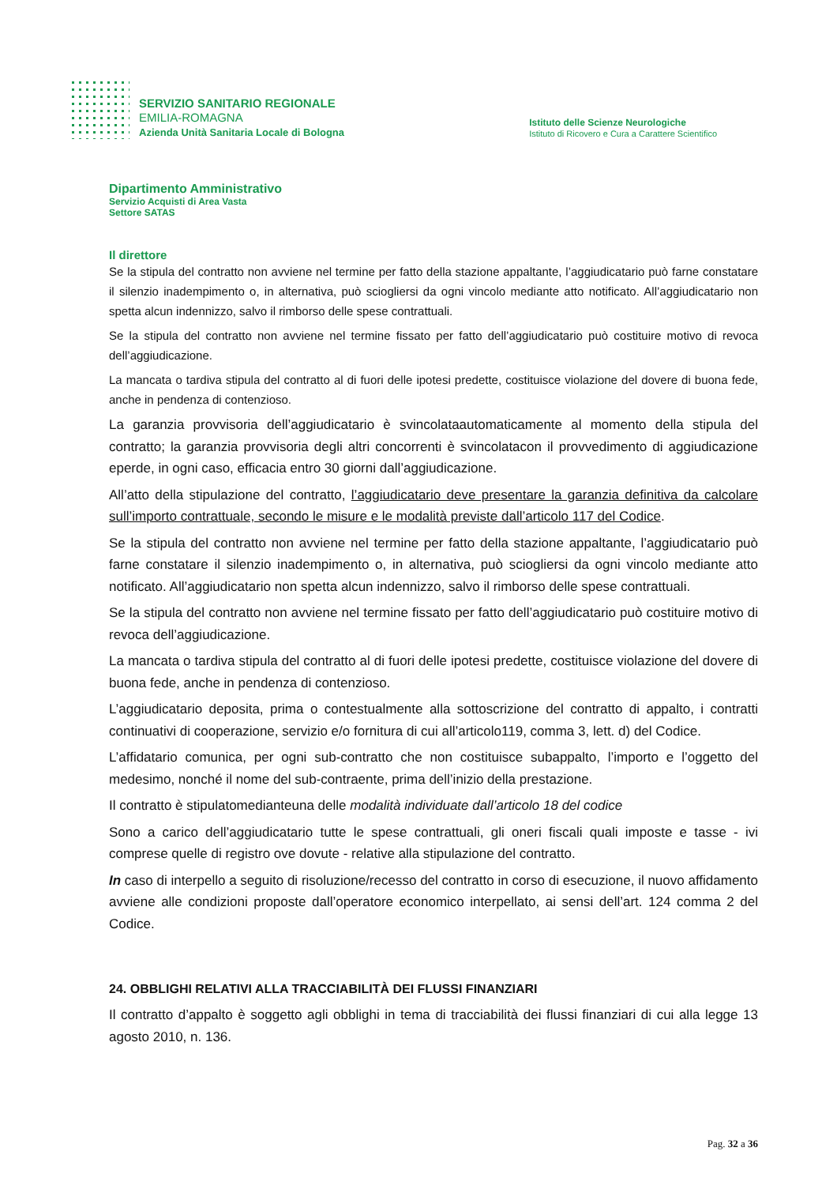SERVIZIO SANITARIO REGIONALE
EMILIA-ROMAGNA
Azienda Unità Sanitaria Locale di Bologna
Istituto delle Scienze Neurologiche
Istituto di Ricovero e Cura a Carattere Scientifico
Dipartimento Amministrativo
Servizio Acquisti di Area Vasta
Settore SATAS
Il direttore
Se la stipula del contratto non avviene nel termine per fatto della stazione appaltante, l’aggiudicatario può farne constatare il silenzio inadempimento o, in alternativa, può sciogliersi da ogni vincolo mediante atto notificato. All’aggiudicatario non spetta alcun indennizzo, salvo il rimborso delle spese contrattuali.
Se la stipula del contratto non avviene nel termine fissato per fatto dell’aggiudicatario può costituire motivo di revoca dell’aggiudicazione.
La mancata o tardiva stipula del contratto al di fuori delle ipotesi predette, costituisce violazione del dovere di buona fede, anche in pendenza di contenzioso.
La garanzia provvisoria dell’aggiudicatario è svincolataautomaticamente al momento della stipula del contratto; la garanzia provvisoria degli altri concorrenti è svincolatacon il provvedimento di aggiudicazione eperde, in ogni caso, efficacia entro 30 giorni dall’aggiudicazione.
All’atto della stipulazione del contratto, l’aggiudicatario deve presentare la garanzia definitiva da calcolare sull’importo contrattuale, secondo le misure e le modalità previste dall’articolo 117 del Codice.
Se la stipula del contratto non avviene nel termine per fatto della stazione appaltante, l’aggiudicatario può farne constatare il silenzio inadempimento o, in alternativa, può sciogliersi da ogni vincolo mediante atto notificato. All’aggiudicatario non spetta alcun indennizzo, salvo il rimborso delle spese contrattuali.
Se la stipula del contratto non avviene nel termine fissato per fatto dell’aggiudicatario può costituire motivo di revoca dell’aggiudicazione.
La mancata o tardiva stipula del contratto al di fuori delle ipotesi predette, costituisce violazione del dovere di buona fede, anche in pendenza di contenzioso.
L’aggiudicatario deposita, prima o contestualmente alla sottoscrizione del contratto di appalto, i contratti continuativi di cooperazione, servizio e/o fornitura di cui all’articolo119, comma 3, lett. d) del Codice.
L’affidatario comunica, per ogni sub-contratto che non costituisce subappalto, l’importo e l’oggetto del medesimo, nonché il nome del sub-contraente, prima dell’inizio della prestazione.
Il contratto è stipulatomedianteuna delle modalità individuate dall’articolo 18 del codice
Sono a carico dell’aggiudicatario tutte le spese contrattuali, gli oneri fiscali quali imposte e tasse - ivi comprese quelle di registro ove dovute - relative alla stipulazione del contratto.
In caso di interpello a seguito di risoluzione/recesso del contratto in corso di esecuzione, il nuovo affidamento avviene alle condizioni proposte dall’operatore economico interpellato, ai sensi dell’art. 124 comma 2 del Codice.
24. OBBLIGHI RELATIVI ALLA TRACCIABILITÀ DEI FLUSSI FINANZIARI
Il contratto d’appalto è soggetto agli obblighi in tema di tracciabilità dei flussi finanziari di cui alla legge 13 agosto 2010, n. 136.
Pag. 32 a 36